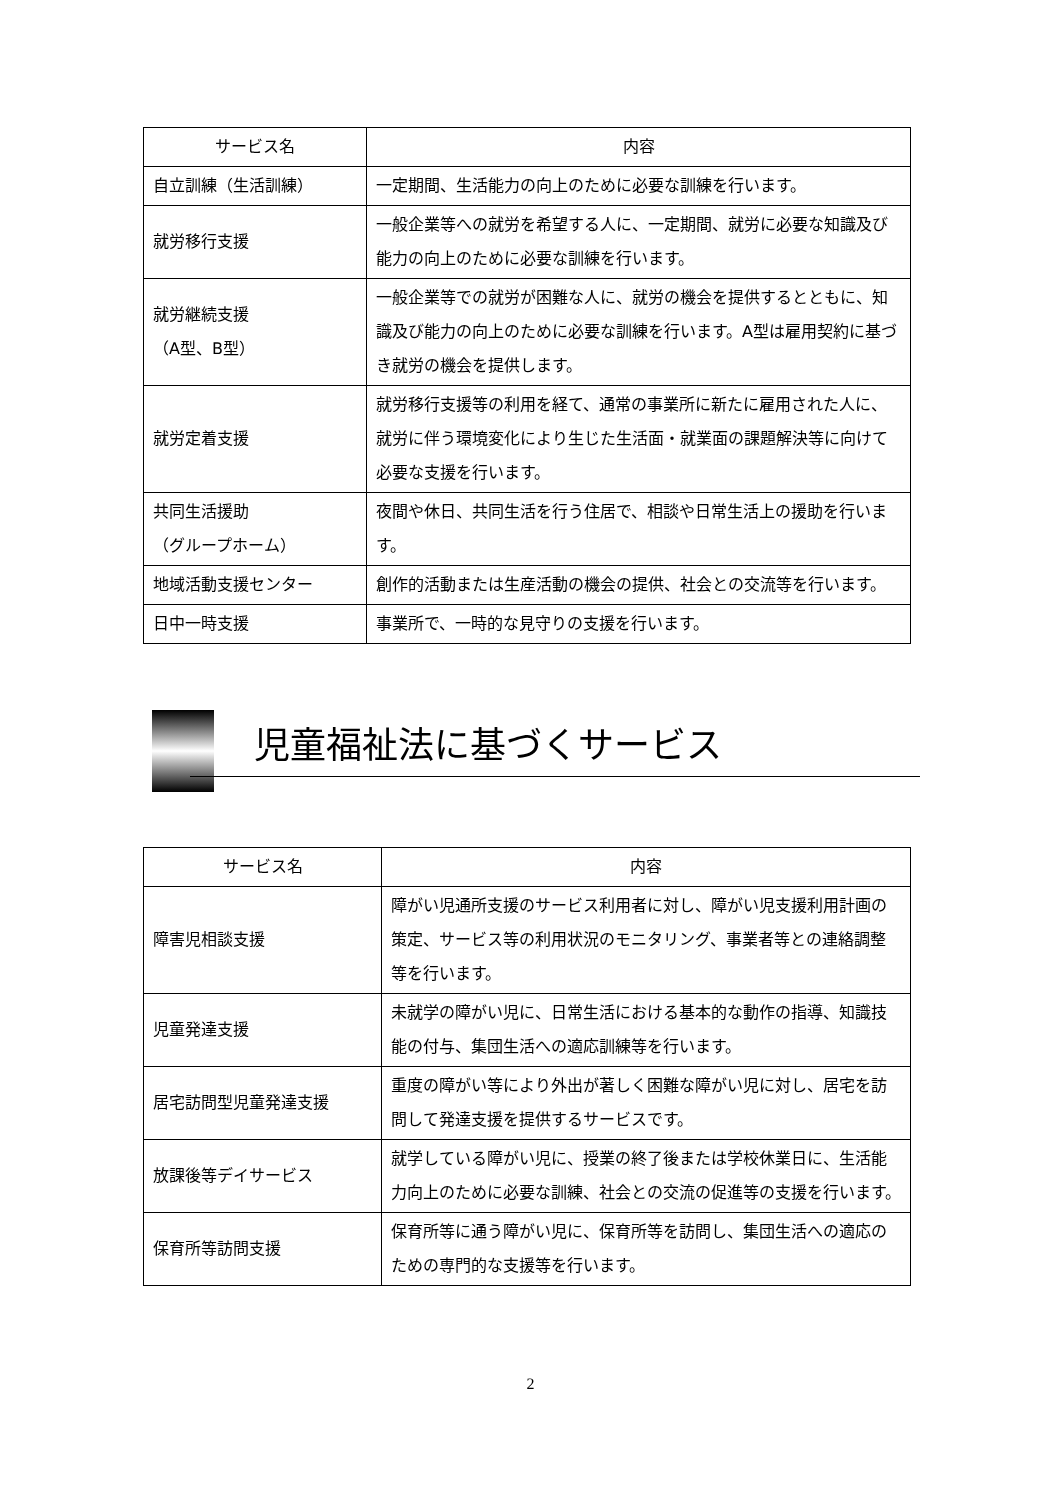| サービス名 | 内容 |
| --- | --- |
| 自立訓練（生活訓練） | 一定期間、生活能力の向上のために必要な訓練を行います。 |
| 就労移行支援 | 一般企業等への就労を希望する人に、一定期間、就労に必要な知識及び能力の向上のために必要な訓練を行います。 |
| 就労継続支援 （A型、B型） | 一般企業等での就労が困難な人に、就労の機会を提供するとともに、知識及び能力の向上のために必要な訓練を行います。A型は雇用契約に基づき就労の機会を提供します。 |
| 就労定着支援 | 就労移行支援等の利用を経て、通常の事業所に新たに雇用された人に、就労に伴う環境変化により生じた生活面・就業面の課題解決等に向けて必要な支援を行います。 |
| 共同生活援助 （グループホーム） | 夜間や休日、共同生活を行う住居で、相談や日常生活上の援助を行います。 |
| 地域活動支援センター | 創作的活動または生産活動の機会の提供、社会との交流等を行います。 |
| 日中一時支援 | 事業所で、一時的な見守りの支援を行います。 |
児童福祉法に基づくサービス
| サービス名 | 内容 |
| --- | --- |
| 障害児相談支援 | 障がい児通所支援のサービス利用者に対し、障がい児支援利用計画の策定、サービス等の利用状況のモニタリング、事業者等との連絡調整等を行います。 |
| 児童発達支援 | 未就学の障がい児に、日常生活における基本的な動作の指導、知識技能の付与、集団生活への適応訓練等を行います。 |
| 居宅訪問型児童発達支援 | 重度の障がい等により外出が著しく困難な障がい児に対し、居宅を訪問して発達支援を提供するサービスです。 |
| 放課後等デイサービス | 就学している障がい児に、授業の終了後または学校休業日に、生活能力向上のために必要な訓練、社会との交流の促進等の支援を行います。 |
| 保育所等訪問支援 | 保育所等に通う障がい児に、保育所等を訪問し、集団生活への適応のための専門的な支援等を行います。 |
2